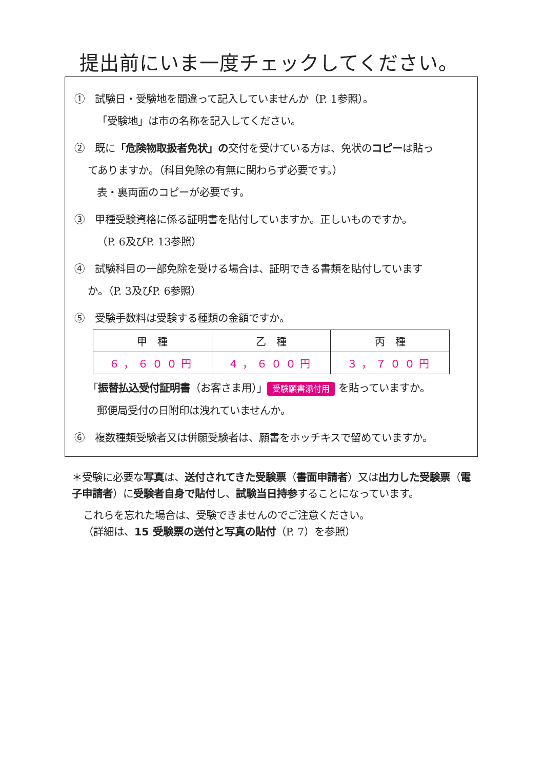提出前にいま一度チェックしてください。
①　試験日・受験地を間違って記入していませんか（P. 1参照）。
「受験地」は市の名称を記入してください。
②　既に「危険物取扱者免状」の交付を受けている方は、免状のコピーは貼っ
てありますか。（科目免除の有無に関わらず必要です。）
表・裏両面のコピーが必要です。
③　甲種受験資格に係る証明書を貼付していますか。正しいものですか。
（P. 6及びP. 13参照）
④　試験科目の一部免除を受ける場合は、証明できる書類を貼付しています
か。（P. 3及びP. 6参照）
⑤　受験手数料は受験する種類の金額ですか。
| 甲 種 | 乙 種 | 丙 種 |
| --- | --- | --- |
| ６，６００円 | ４，６００円 | ３，７００円 |
「振替払込受付証明書（お客さま用）」 受験願書添付用 を貼っていますか。
郵便局受付の日附印は洩れていませんか。
⑥　複数種類受験者又は併願受験者は、願書をホッチキスで留めていますか。
＊受験に必要な写真は、送付されてきた受験票（書面申請者）又は出力した受験票（電子申請者）に受験者自身で貼付し、試験当日持参することになっています。
これらを忘れた場合は、受験できませんのでご注意ください。
（詳細は、15 受験票の送付と写真の貼付（P. 7）を参照）